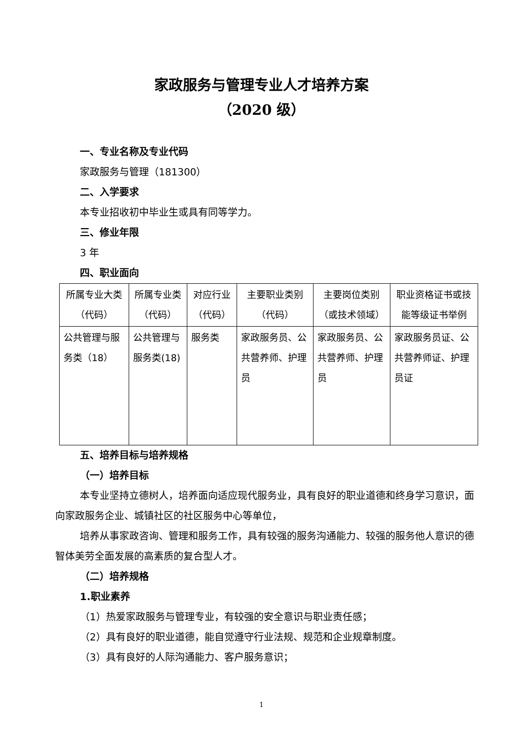家政服务与管理专业人才培养方案
（2020 级）
一、专业名称及专业代码
家政服务与管理（181300）
二、入学要求
本专业招收初中毕业生或具有同等学力。
三、修业年限
3 年
四、职业面向
| 所属专业大类（代码） | 所属专业类（代码） | 对应行业（代码） | 主要职业类别（代码） | 主要岗位类别（或技术领域） | 职业资格证书或技能等级证书举例 |
| --- | --- | --- | --- | --- | --- |
| 公共管理与服务类（18） | 公共管理与服务类(18) | 服务类 | 家政服务员、公共营养师、护理员 | 家政服务员、公共营养师、护理员 | 家政服务员证、公共营养师证、护理员证 |
五、培养目标与培养规格
（一）培养目标
本专业坚持立德树人，培养面向适应现代服务业，具有良好的职业道德和终身学习意识，面向家政服务企业、城镇社区的社区服务中心等单位，
培养从事家政咨询、管理和服务工作，具有较强的服务沟通能力、较强的服务他人意识的德智体美劳全面发展的高素质的复合型人才。
（二）培养规格
1.职业素养
（1）热爱家政服务与管理专业，有较强的安全意识与职业责任感；
（2）具有良好的职业道德，能自觉遵守行业法规、规范和企业规章制度。
（3）具有良好的人际沟通能力、客户服务意识；
1